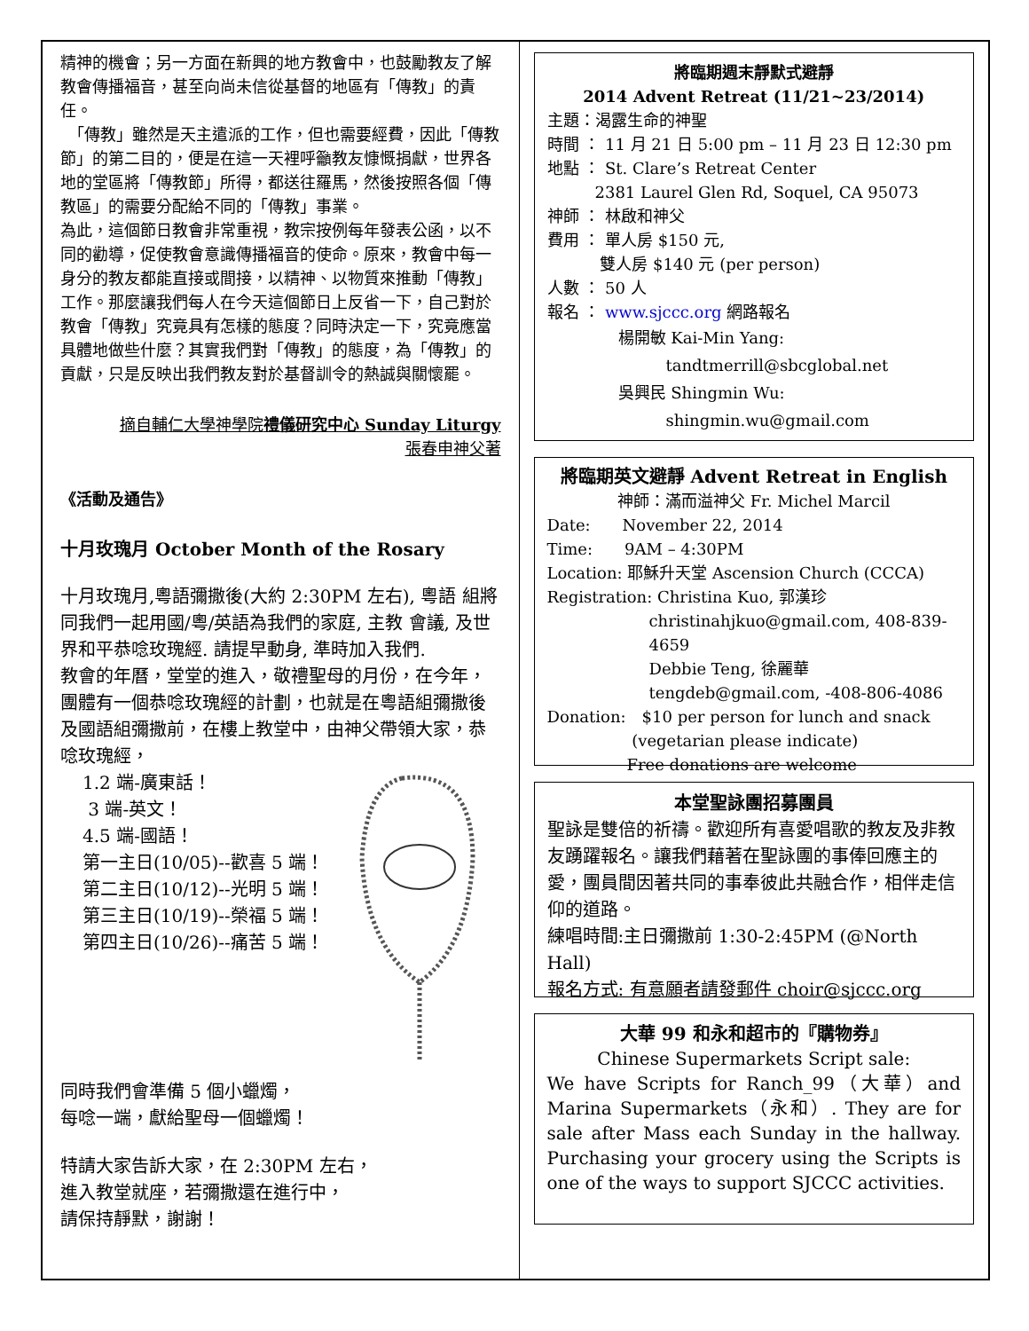精神的機會；另一方面在新興的地方教會中，也鼓勵教友了解教會傳播福音，甚至向尚未信從基督的地區有「傳教」的責任。
　「傳教」雖然是天主遣派的工作，但也需要經費，因此「傳教節」的第二目的，便是在這一天裡呼籲教友慷慨捐獻，世界各地的堂區將「傳教節」所得，都送往羅馬，然後按照各個「傳教區」的需要分配給不同的「傳教」事業。
為此，這個節日教會非常重視，教宗按例每年發表公函，以不同的勸導，促使教會意識傳播福音的使命。原來，教會中每一身分的教友都能直接或間接，以精神、以物質來推動「傳教」工作。那麼讓我們每人在今天這個節日上反省一下，自己對於教會「傳教」究竟具有怎樣的態度？同時決定一下，究竟應當具體地做些什麼？其實我們對「傳教」的態度，為「傳教」的貢獻，只是反映出我們教友對於基督訓令的熱誠與關懷罷。
摘自輔仁大學神學院禮儀研究中心 Sunday Liturgy
張春申神父著
《活動及通告》
十月玫瑰月 October Month of the Rosary
十月玫瑰月,粵語彌撒後(大約 2:30PM 左右), 粵語 組將同我們一起用國/粵/英語為我們的家庭, 主教 會議, 及世界和平恭唸玫瑰經. 請提早動身, 準時加入我們.
教會的年曆，堂堂的進入，敬禮聖母的月份，在今年，團體有一個恭唸玫瑰經的計劃，也就是在粵語組彌撒後及國語組彌撒前，在樓上教堂中，由神父帶領大家，恭唸玫瑰經，
1.2 端-廣東話！
3 端-英文！
4.5 端-國語！
第一主日(10/05)--歡喜 5 端！
第二主日(10/12)--光明 5 端！
第三主日(10/19)--榮福 5 端！
第四主日(10/26)--痛苦 5 端！
同時我們會準備 5 個小蠟燭，
每唸一端，獻給聖母一個蠟燭！
特請大家告訴大家，在 2:30PM 左右，
進入教堂就座，若彌撒還在進行中，
請保持靜默，謝謝！
將臨期週末靜默式避靜
2014 Advent Retreat (11/21~23/2014)
主題：渴露生命的神聖
時間 ： 11 月 21 日 5:00 pm – 11 月 23 日 12:30 pm
地點 ： St. Clare’s Retreat Center
　　　2381 Laurel Glen Rd, Soquel, CA 95073
神師 ： 林啟和神父
費用 ： 單人房 $150 元,
　　　 雙人房 $140 元 (per person)
人數 ： 50 人
報名 ： www.sjccc.org 網路報名
楊開敏 Kai-Min Yang:
　　　tandtmerrill@sbcglobal.net
吳興民 Shingmin Wu:
　　　shingmin.wu@gmail.com
將臨期英文避靜 Advent Retreat in English
神師：滿而溢神父 Fr. Michel Marcil
Date:　　November 22, 2014
Time:　　9AM – 4:30PM
Location: 耶穌升天堂 Ascension Church (CCCA)
Registration: Christina Kuo, 郭漢珍
christinahjkuo@gmail.com, 408-839-4659
Debbie Teng, 徐麗華
tengdeb@gmail.com, -408-806-4086
Donation:　$10 per person for lunch and snack
　　　　　 (vegetarian please indicate)
　　　　　Free donations are welcome
本堂聖詠團招募團員
聖詠是雙倍的祈禱。歡迎所有喜愛唱歌的教友及非教友踴躍報名。讓我們藉著在聖詠團的事俸回應主的愛，團員間因著共同的事奉彼此共融合作，相伴走信仰的道路。
練唱時間:主日彌撒前 1:30-2:45PM (@North Hall)
報名方式: 有意願者請發郵件 choir@sjccc.org
大華 99 和永和超市的『購物券』
Chinese Supermarkets Script sale:
We have Scripts for Ranch_99（大華）and Marina Supermarkets（永和）. They are for sale after Mass each Sunday in the hallway. Purchasing your grocery using the Scripts is one of the ways to support SJCCC activities.